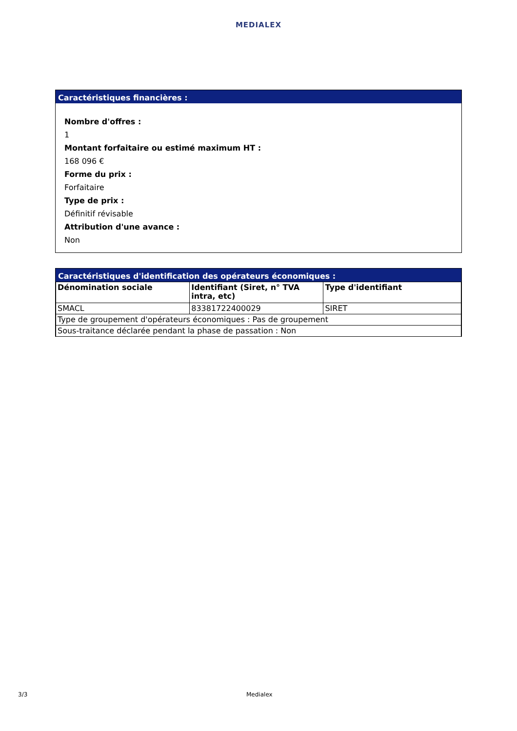MEDIALEX
Caractéristiques financières :
Nombre d'offres :
1
Montant forfaitaire ou estimé maximum HT :
168 096 €
Forme du prix :
Forfaitaire
Type de prix :
Définitif révisable
Attribution d'une avance :
Non
Caractéristiques d'identification des opérateurs économiques :
| Dénomination sociale | Identifiant (Siret, n° TVA intra, etc) | Type d'identifiant |
| --- | --- | --- |
| SMACL | 83381722400029 | SIRET |
| Type de groupement d'opérateurs économiques : Pas de groupement | | |
| Sous-traitance déclarée pendant la phase de passation : Non | | |
3/3 Medialex